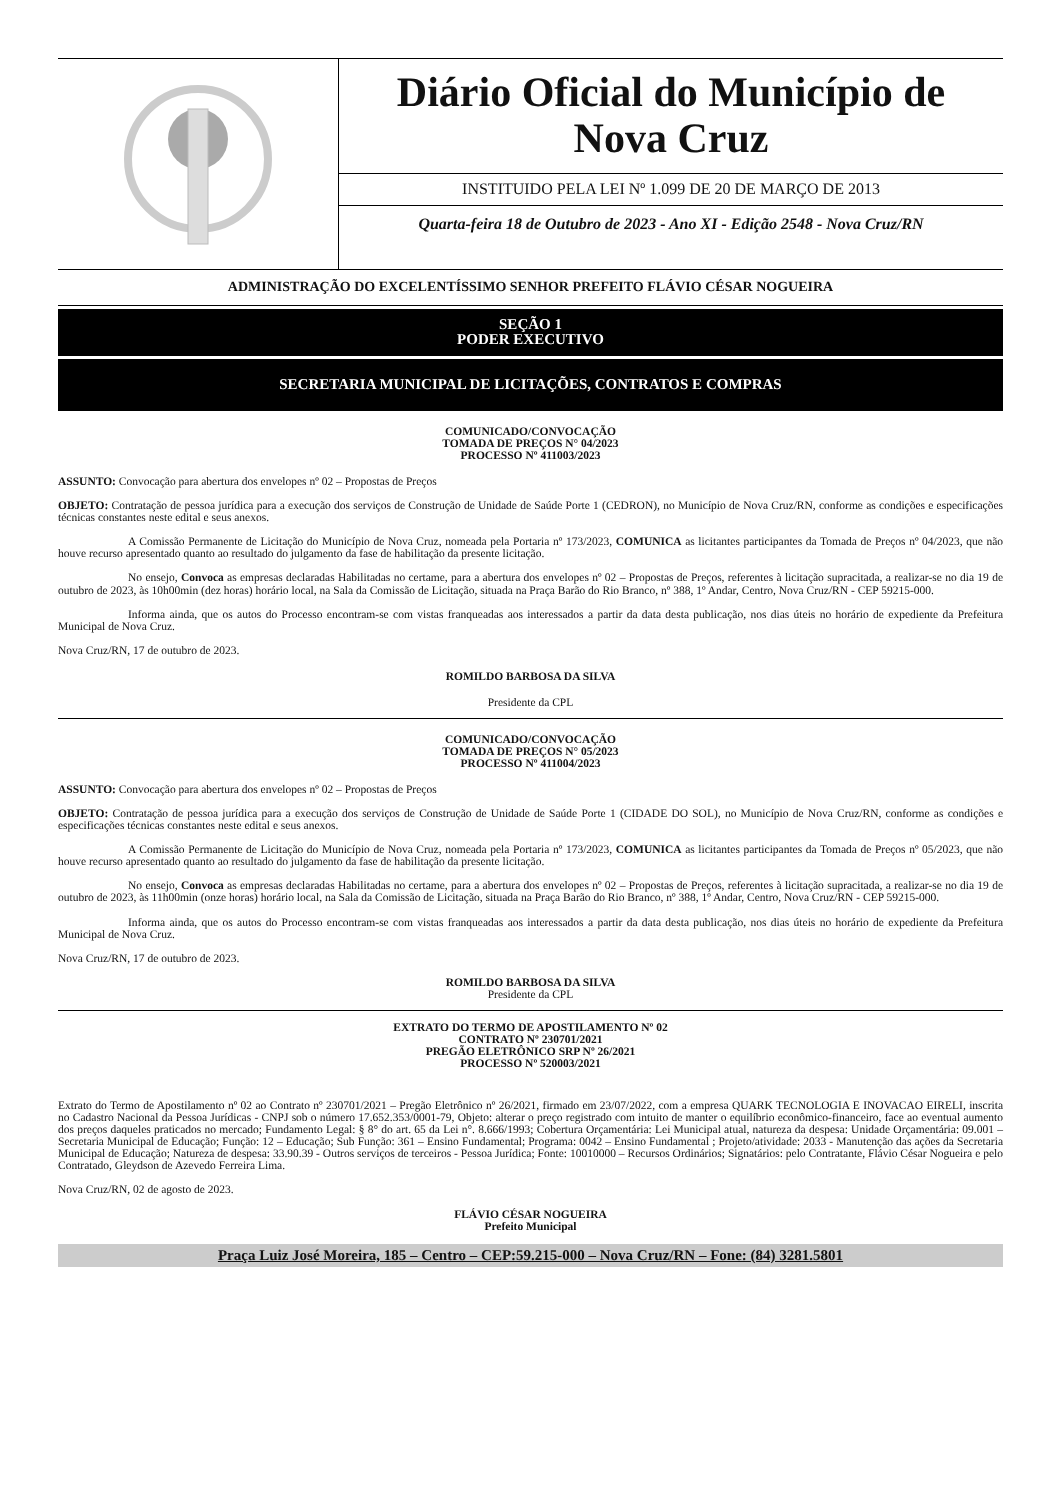Diário Oficial do Município de
Nova Cruz
INSTITUIDO PELA LEI Nº 1.099 DE 20 DE MARÇO DE 2013
Quarta-feira 18 de Outubro de 2023 - Ano XI - Edição 2548 - Nova Cruz/RN
ADMINISTRAÇÃO DO EXCELENTÍSSIMO SENHOR PREFEITO FLÁVIO CÉSAR NOGUEIRA
SEÇÃO 1
PODER EXECUTIVO
SECRETARIA MUNICIPAL DE LICITAÇÕES, CONTRATOS E COMPRAS
COMUNICADO/CONVOCAÇÃO
TOMADA DE PREÇOS N° 04/2023
PROCESSO Nº 411003/2023
ASSUNTO: Convocação para abertura dos envelopes nº 02 – Propostas de Preços
OBJETO: Contratação de pessoa jurídica para a execução dos serviços de Construção de Unidade de Saúde Porte 1 (CEDRON), no Município de Nova Cruz/RN, conforme as condições e especificações técnicas constantes neste edital e seus anexos.
A Comissão Permanente de Licitação do Município de Nova Cruz, nomeada pela Portaria nº 173/2023, COMUNICA as licitantes participantes da Tomada de Preços nº 04/2023, que não houve recurso apresentado quanto ao resultado do julgamento da fase de habilitação da presente licitação.
No ensejo, Convoca as empresas declaradas Habilitadas no certame, para a abertura dos envelopes nº 02 – Propostas de Preços, referentes à licitação supracitada, a realizar-se no dia 19 de outubro de 2023, às 10h00min (dez horas) horário local, na Sala da Comissão de Licitação, situada na Praça Barão do Rio Branco, nº 388, 1º Andar, Centro, Nova Cruz/RN - CEP 59215-000.
Informa ainda, que os autos do Processo encontram-se com vistas franqueadas aos interessados a partir da data desta publicação, nos dias úteis no horário de expediente da Prefeitura Municipal de Nova Cruz.
Nova Cruz/RN, 17 de outubro de 2023.
ROMILDO BARBOSA DA SILVA
Presidente da CPL
COMUNICADO/CONVOCAÇÃO
TOMADA DE PREÇOS N° 05/2023
PROCESSO Nº 411004/2023
ASSUNTO: Convocação para abertura dos envelopes nº 02 – Propostas de Preços
OBJETO: Contratação de pessoa jurídica para a execução dos serviços de Construção de Unidade de Saúde Porte 1 (CIDADE DO SOL), no Município de Nova Cruz/RN, conforme as condições e especificações técnicas constantes neste edital e seus anexos.
A Comissão Permanente de Licitação do Município de Nova Cruz, nomeada pela Portaria nº 173/2023, COMUNICA as licitantes participantes da Tomada de Preços nº 05/2023, que não houve recurso apresentado quanto ao resultado do julgamento da fase de habilitação da presente licitação.
No ensejo, Convoca as empresas declaradas Habilitadas no certame, para a abertura dos envelopes nº 02 – Propostas de Preços, referentes à licitação supracitada, a realizar-se no dia 19 de outubro de 2023, às 11h00min (onze horas) horário local, na Sala da Comissão de Licitação, situada na Praça Barão do Rio Branco, nº 388, 1º Andar, Centro, Nova Cruz/RN - CEP 59215-000.
Informa ainda, que os autos do Processo encontram-se com vistas franqueadas aos interessados a partir da data desta publicação, nos dias úteis no horário de expediente da Prefeitura Municipal de Nova Cruz.
Nova Cruz/RN, 17 de outubro de 2023.
ROMILDO BARBOSA DA SILVA
Presidente da CPL
EXTRATO DO TERMO DE APOSTILAMENTO Nº 02
CONTRATO Nº 230701/2021
PREGÃO ELETRÔNICO SRP Nº 26/2021
PROCESSO Nº 520003/2021
Extrato do Termo de Apostilamento nº 02 ao Contrato nº 230701/2021 – Pregão Eletrônico nº 26/2021, firmado em 23/07/2022, com a empresa QUARK TECNOLOGIA E INOVACAO EIRELI, inscrita no Cadastro Nacional da Pessoa Jurídicas - CNPJ sob o número 17.652.353/0001-79, Objeto: alterar o preço registrado com intuito de manter o equilíbrio econômico-financeiro, face ao eventual aumento dos preços daqueles praticados no mercado; Fundamento Legal: § 8° do art. 65 da Lei n°. 8.666/1993; Cobertura Orçamentária: Lei Municipal atual, natureza da despesa: Unidade Orçamentária: 09.001 – Secretaria Municipal de Educação; Função: 12 – Educação; Sub Função: 361 – Ensino Fundamental; Programa: 0042 – Ensino Fundamental ; Projeto/atividade: 2033 - Manutenção das ações da Secretaria Municipal de Educação; Natureza de despesa: 33.90.39 - Outros serviços de terceiros - Pessoa Jurídica; Fonte: 10010000 – Recursos Ordinários; Signatários: pelo Contratante, Flávio César Nogueira e pelo Contratado, Gleydson de Azevedo Ferreira Lima.
Nova Cruz/RN, 02 de agosto de 2023.
FLÁVIO CÉSAR NOGUEIRA
Prefeito Municipal
Praça Luiz José Moreira, 185 – Centro – CEP:59.215-000 – Nova Cruz/RN – Fone: (84) 3281.5801